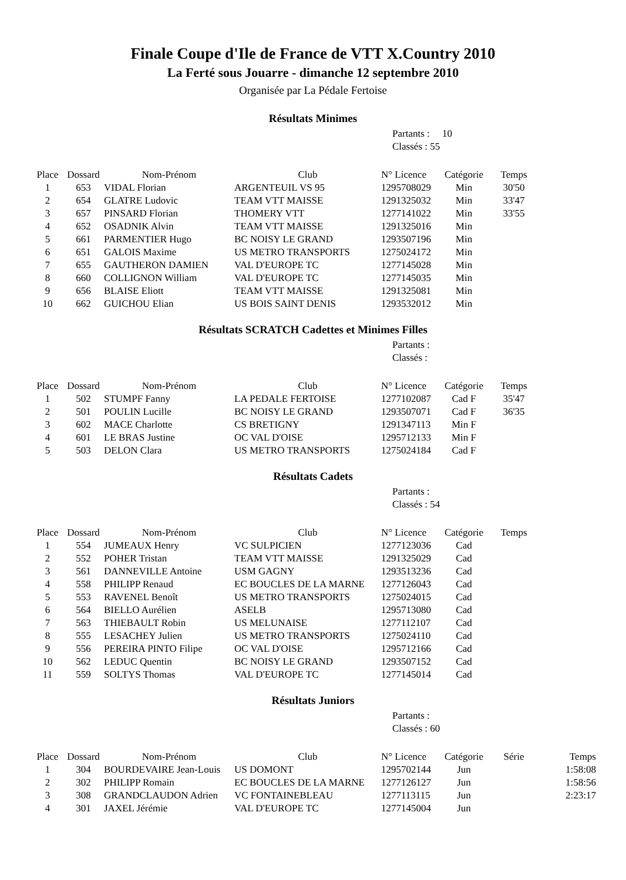Finale Coupe d'Ile de France de VTT X.Country 2010
La Ferté sous Jouarre - dimanche 12 septembre 2010
Organisée par La Pédale Fertoise
Résultats Minimes
Partants : 10
Classés : 55
| Place | Dossard | Nom-Prénom | Club | N° Licence | Catégorie | Temps |
| --- | --- | --- | --- | --- | --- | --- |
| 1 | 653 | VIDAL Florian | ARGENTEUIL VS 95 | 1295708029 | Min | 30'50 |
| 2 | 654 | GLATRE Ludovic | TEAM VTT MAISSE | 1291325032 | Min | 33'47 |
| 3 | 657 | PINSARD Florian | THOMERY VTT | 1277141022 | Min | 33'55 |
| 4 | 652 | OSADNIK Alvin | TEAM VTT MAISSE | 1291325016 | Min | |
| 5 | 661 | PARMENTIER Hugo | BC NOISY LE GRAND | 1293507196 | Min | |
| 6 | 651 | GALOIS Maxime | US METRO TRANSPORTS | 1275024172 | Min | |
| 7 | 655 | GAUTHERON DAMIEN | VAL D'EUROPE TC | 1277145028 | Min | |
| 8 | 660 | COLLIGNON William | VAL D'EUROPE TC | 1277145035 | Min | |
| 9 | 656 | BLAISE Eliott | TEAM VTT MAISSE | 1291325081 | Min | |
| 10 | 662 | GUICHOU Elian | US BOIS SAINT DENIS | 1293532012 | Min | |
Résultats SCRATCH Cadettes et Minimes Filles
Partants :
Classés :
| Place | Dossard | Nom-Prénom | Club | N° Licence | Catégorie | Temps |
| --- | --- | --- | --- | --- | --- | --- |
| 1 | 502 | STUMPF Fanny | LA PEDALE FERTOISE | 1277102087 | Cad F | 35'47 |
| 2 | 501 | POULIN Lucille | BC NOISY LE GRAND | 1293507071 | Cad F | 36'35 |
| 3 | 602 | MACE Charlotte | CS BRETIGNY | 1291347113 | Min F | |
| 4 | 601 | LE BRAS Justine | OC VAL D'OISE | 1295712133 | Min F | |
| 5 | 503 | DELON Clara | US METRO TRANSPORTS | 1275024184 | Cad F | |
Résultats Cadets
Partants :
Classés : 54
| Place | Dossard | Nom-Prénom | Club | N° Licence | Catégorie | Temps |
| --- | --- | --- | --- | --- | --- | --- |
| 1 | 554 | JUMEAUX Henry | VC SULPICIEN | 1277123036 | Cad | |
| 2 | 552 | POHER Tristan | TEAM VTT MAISSE | 1291325029 | Cad | |
| 3 | 561 | DANNEVILLE Antoine | USM GAGNY | 1293513236 | Cad | |
| 4 | 558 | PHILIPP Renaud | EC BOUCLES DE LA MARNE | 1277126043 | Cad | |
| 5 | 553 | RAVENEL Benoît | US METRO TRANSPORTS | 1275024015 | Cad | |
| 6 | 564 | BIELLO Aurélien | ASELB | 1295713080 | Cad | |
| 7 | 563 | THIEBAULT Robin | US MELUNAISE | 1277112107 | Cad | |
| 8 | 555 | LESACHEY Julien | US METRO TRANSPORTS | 1275024110 | Cad | |
| 9 | 556 | PEREIRA PINTO Filipe | OC VAL D'OISE | 1295712166 | Cad | |
| 10 | 562 | LEDUC Quentin | BC NOISY LE GRAND | 1293507152 | Cad | |
| 11 | 559 | SOLTYS Thomas | VAL D'EUROPE TC | 1277145014 | Cad | |
Résultats Juniors
Partants :
Classés : 60
| Place | Dossard | Nom-Prénom | Club | N° Licence | Catégorie | Série | Temps |
| --- | --- | --- | --- | --- | --- | --- | --- |
| 1 | 304 | BOURDEVAIRE Jean-Louis | US DOMONT | 1295702144 | Jun | | 1:58:08 |
| 2 | 302 | PHILIPP Romain | EC BOUCLES DE LA MARNE | 1277126127 | Jun | | 1:58:56 |
| 3 | 308 | GRANDCLAUDON Adrien | VC FONTAINEBLEAU | 1277113115 | Jun | | 2:23:17 |
| 4 | 301 | JAXEL Jérémie | VAL D'EUROPE TC | 1277145004 | Jun | | |